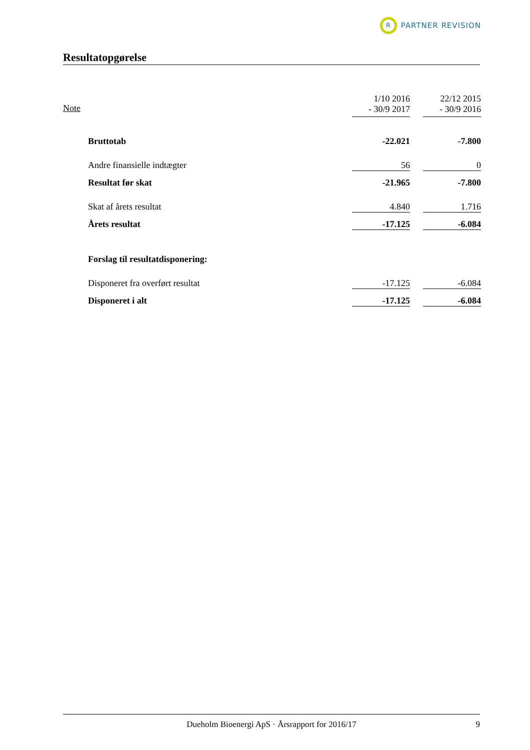R
PARTNER REVISION
Resultatopgørelse
| Note | | 1/10 2016 - 30/9 2017 | | 22/12 2015 - 30/9 2016 |
| | Bruttotab | -22.021 | | -7.800 |
| | Andre finansielle indtægter | 56 | | 0 |
| | Resultat før skat | -21.965 | | -7.800 |
| | Skat af årets resultat | 4.840 | | 1.716 |
| | Årets resultat | -17.125 | | -6.084 |
| | Forslag til resultatdisponering: | | | |
| | Disponeret fra overført resultat | -17.125 | | -6.084 |
| | Disponeret i alt | -17.125 | | -6.084 |
Dueholm Bioenergi ApS · Årsrapport for 2016/17 9